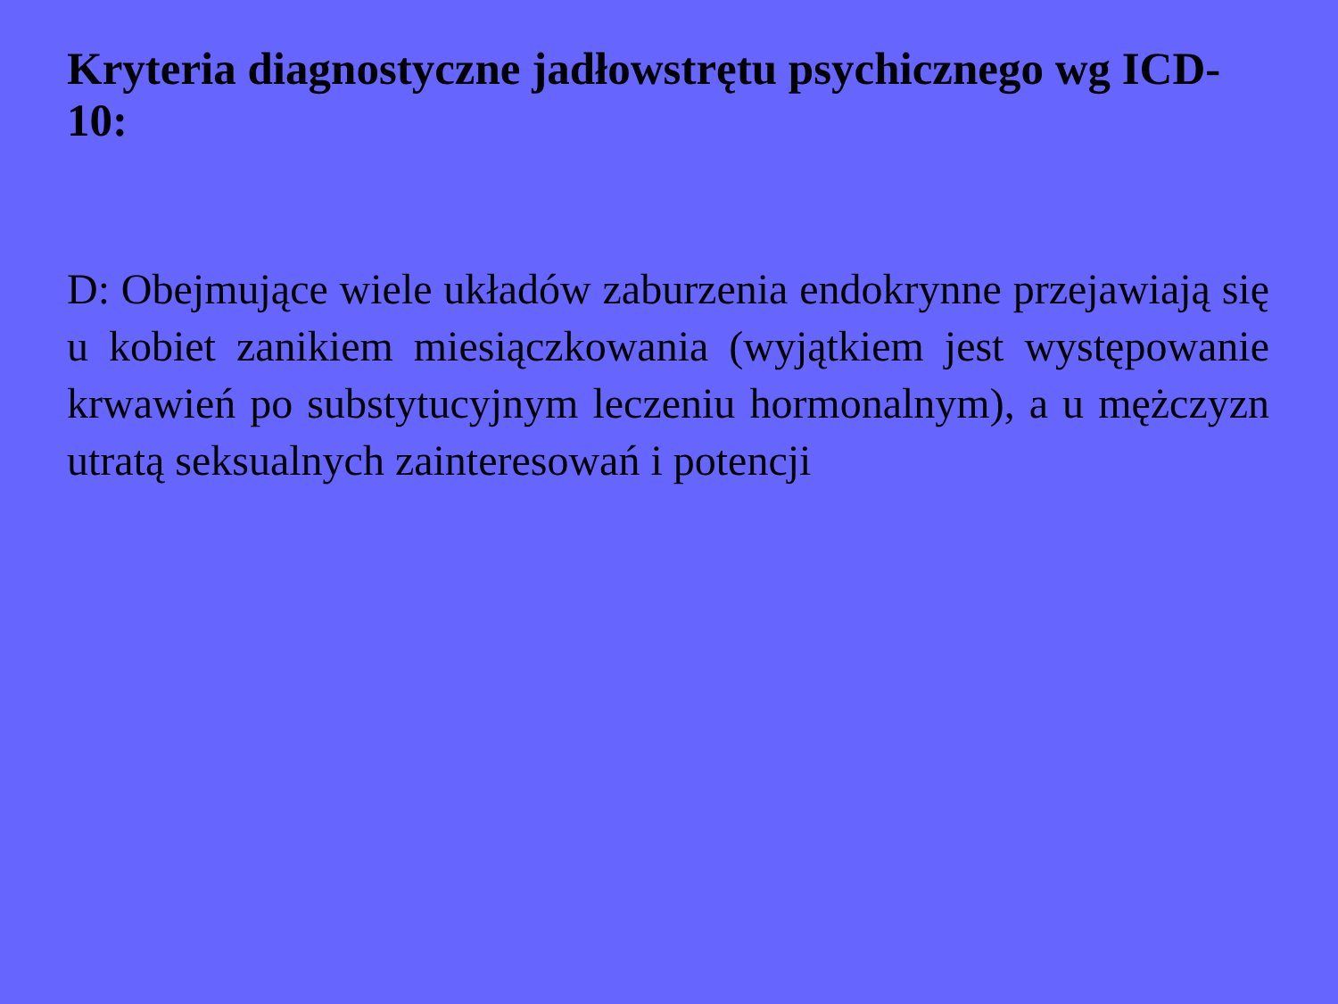Kryteria diagnostyczne jadłowstrętu psychicznego wg ICD-10:
D: Obejmujące wiele układów zaburzenia endokrynne przejawiają się u kobiet zanikiem miesiączkowania (wyjątkiem jest występowanie krwawień po substytucyjnym leczeniu hormonalnym), a u mężczyzn utratą seksualnych zainteresowań i potencji